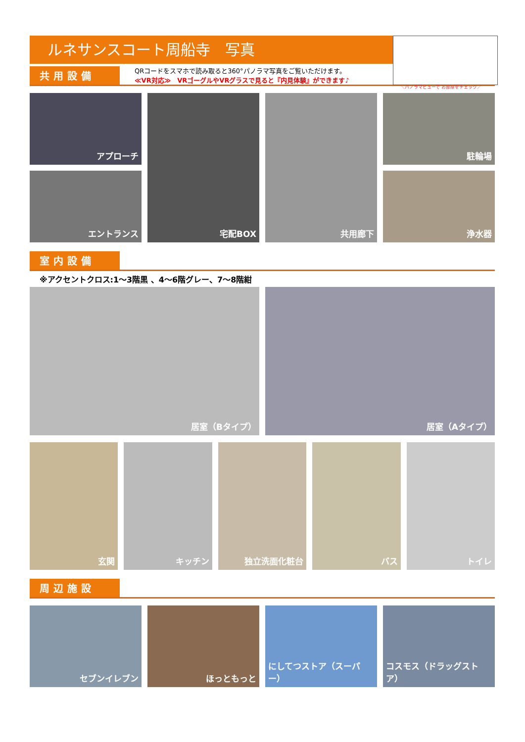ルネサンスコート周船寺　写真
＼パノラマビューで お部屋をチェック／
共用設備
QRコードをスマホで読み取ると360°パノラマ写真をご覧いただけます。
≪VR対応≫　VRゴーグルやVRグラスで見ると『内見体験』ができます♪
アプローチ
宅配BOX
共用廊下
駐輪場
エントランス
浄水器
室内設備
※アクセントクロス:1～3階黒 、4～6階グレー、7～8階紺
居室（Bタイプ）
居室（Aタイプ）
玄関
キッチン
独立洗面化粧台
バス
トイレ
周辺施設
セブンイレブン
ほっともっと
にしてつストア（スーパー）
コスモス（ドラッグストア）